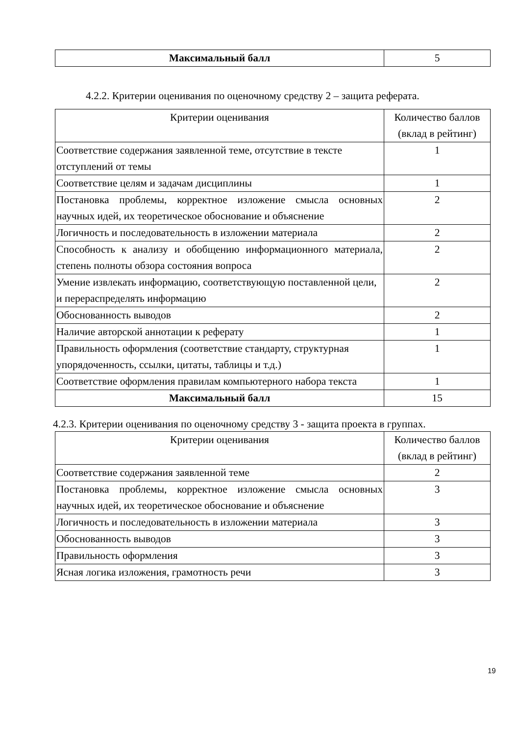| Максимальный балл | 5 |
4.2.2. Критерии оценивания по оценочному средству 2 – защита реферата.
| Критерии оценивания | Количество баллов (вклад в рейтинг) |
| Соответствие содержания заявленной теме, отсутствие в тексте отступлений от темы | 1 |
| Соответствие целям и задачам дисциплины | 1 |
| Постановка проблемы, корректное изложение смысла основных научных идей, их теоретическое обоснование и объяснение | 2 |
| Логичность и последовательность в изложении материала | 2 |
| Способность к анализу и обобщению информационного материала, степень полноты обзора состояния вопроса | 2 |
| Умение извлекать информацию, соответствующую поставленной цели, и перераспределять информацию | 2 |
| Обоснованность выводов | 2 |
| Наличие авторской аннотации к реферату | 1 |
| Правильность оформления (соответствие стандарту, структурная упорядоченность, ссылки, цитаты, таблицы и т.д.) | 1 |
| Соответствие оформления правилам компьютерного набора текста | 1 |
| Максимальный балл | 15 |
4.2.3. Критерии оценивания по оценочному средству 3 - защита проекта в группах.
| Критерии оценивания | Количество баллов (вклад в рейтинг) |
| Соответствие содержания заявленной теме | 2 |
| Постановка проблемы, корректное изложение смысла основных научных идей, их теоретическое обоснование и объяснение | 3 |
| Логичность и последовательность в изложении материала | 3 |
| Обоснованность выводов | 3 |
| Правильность оформления | 3 |
| Ясная логика изложения, грамотность речи | 3 |
19